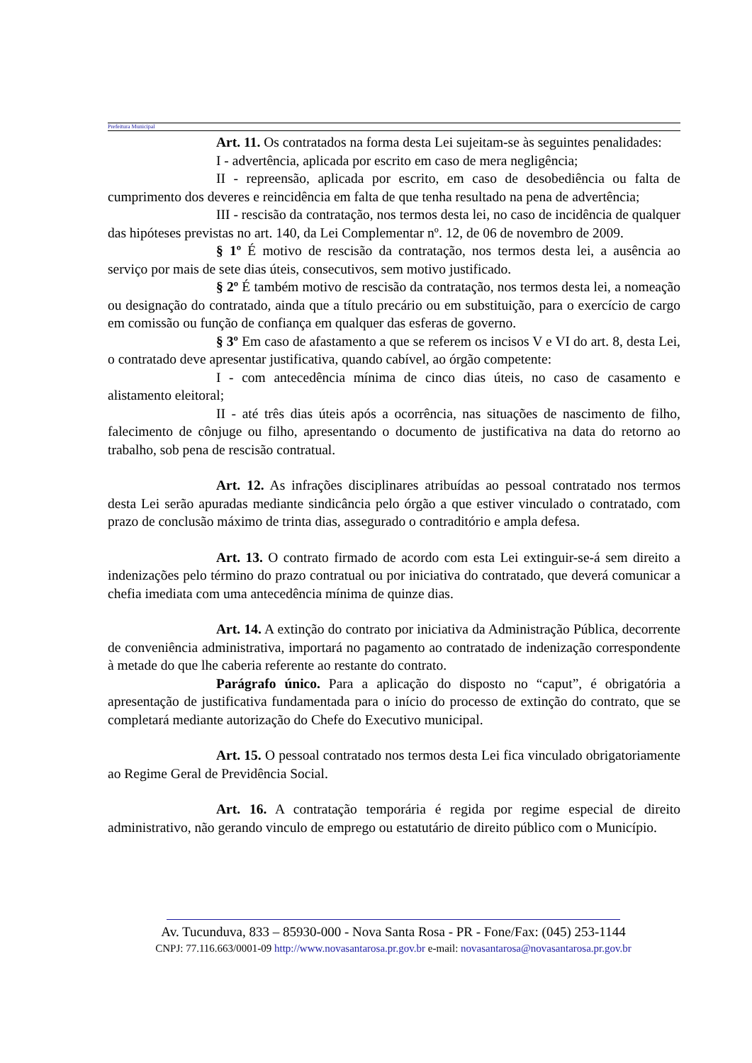Prefeitura Municipal
Art. 11. Os contratados na forma desta Lei sujeitam-se às seguintes penalidades:
I - advertência, aplicada por escrito em caso de mera negligência;
II - repreensão, aplicada por escrito, em caso de desobediência ou falta de cumprimento dos deveres e reincidência em falta de que tenha resultado na pena de advertência;
III - rescisão da contratação, nos termos desta lei, no caso de incidência de qualquer das hipóteses previstas no art. 140, da Lei Complementar nº. 12, de 06 de novembro de 2009.
§ 1º É motivo de rescisão da contratação, nos termos desta lei, a ausência ao serviço por mais de sete dias úteis, consecutivos, sem motivo justificado.
§ 2º É também motivo de rescisão da contratação, nos termos desta lei, a nomeação ou designação do contratado, ainda que a título precário ou em substituição, para o exercício de cargo em comissão ou função de confiança em qualquer das esferas de governo.
§ 3º Em caso de afastamento a que se referem os incisos V e VI do art. 8, desta Lei, o contratado deve apresentar justificativa, quando cabível, ao órgão competente:
I - com antecedência mínima de cinco dias úteis, no caso de casamento e alistamento eleitoral;
II - até três dias úteis após a ocorrência, nas situações de nascimento de filho, falecimento de cônjuge ou filho, apresentando o documento de justificativa na data do retorno ao trabalho, sob pena de rescisão contratual.
Art. 12. As infrações disciplinares atribuídas ao pessoal contratado nos termos desta Lei serão apuradas mediante sindicância pelo órgão a que estiver vinculado o contratado, com prazo de conclusão máximo de trinta dias, assegurado o contraditório e ampla defesa.
Art. 13. O contrato firmado de acordo com esta Lei extinguir-se-á sem direito a indenizações pelo término do prazo contratual ou por iniciativa do contratado, que deverá comunicar a chefia imediata com uma antecedência mínima de quinze dias.
Art. 14. A extinção do contrato por iniciativa da Administração Pública, decorrente de conveniência administrativa, importará no pagamento ao contratado de indenização correspondente à metade do que lhe caberia referente ao restante do contrato.
Parágrafo único. Para a aplicação do disposto no “caput”, é obrigatória a apresentação de justificativa fundamentada para o início do processo de extinção do contrato, que se completará mediante autorização do Chefe do Executivo municipal.
Art. 15. O pessoal contratado nos termos desta Lei fica vinculado obrigatoriamente ao Regime Geral de Previdência Social.
Art. 16. A contratação temporária é regida por regime especial de direito administrativo, não gerando vinculo de emprego ou estatutário de direito público com o Município.
Av. Tucunduva, 833 – 85930-000 - Nova Santa Rosa - PR - Fone/Fax: (045) 253-1144
CNPJ: 77.116.663/0001-09 http://www.novasantarosa.pr.gov.br e-mail: novasantarosa@novasantarosa.pr.gov.br